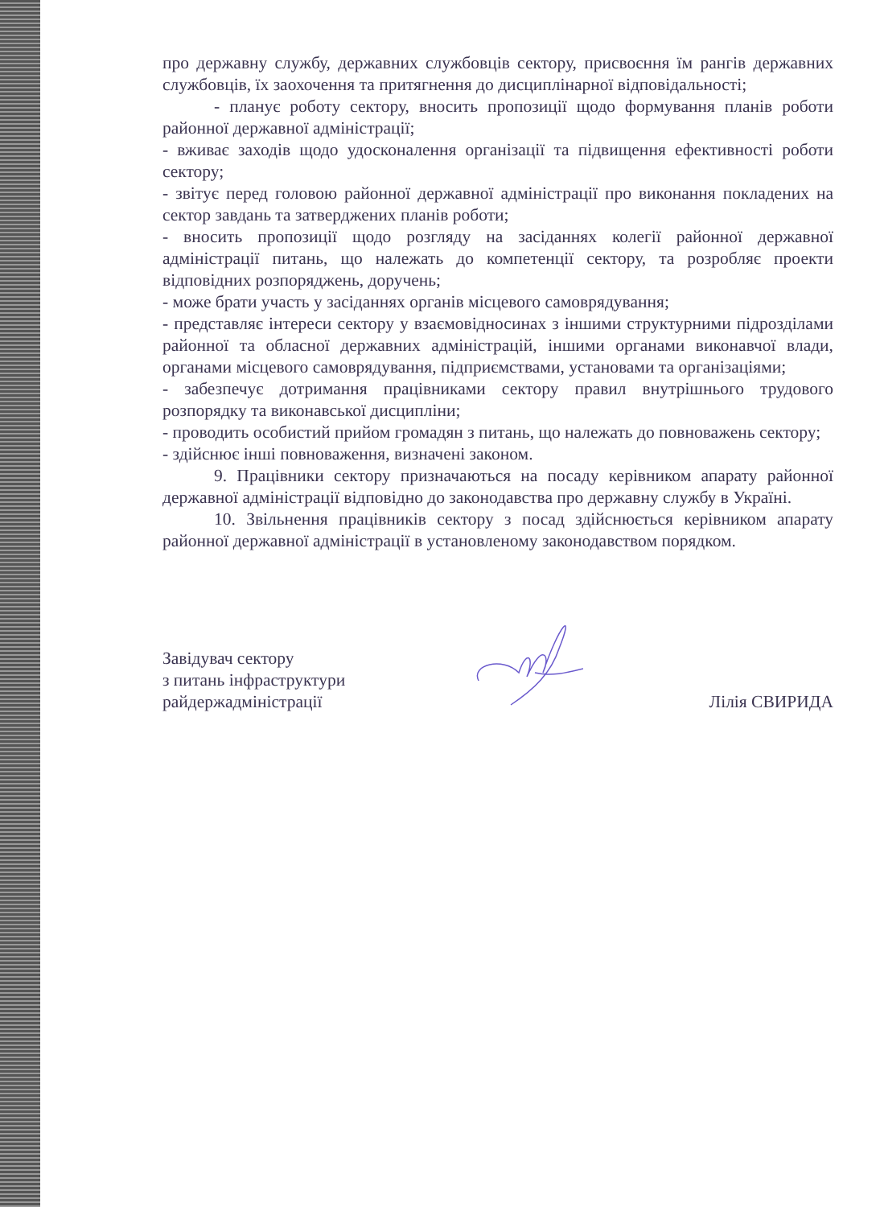про державну службу, державних службовців сектору, присвоєння їм рангів державних службовців, їх заохочення та притягнення до дисциплінарної відповідальності;
- планує роботу сектору, вносить пропозиції щодо формування планів роботи районної державної адміністрації;
- вживає заходів щодо удосконалення організації та підвищення ефективності роботи сектору;
- звітує перед головою районної державної адміністрації про виконання покладених на сектор завдань та затверджених планів роботи;
- вносить пропозиції щодо розгляду на засіданнях колегії районної державної адміністрації питань, що належать до компетенції сектору, та розробляє проекти відповідних розпоряджень, доручень;
- може брати участь у засіданнях органів місцевого самоврядування;
- представляє інтереси сектору у взаємовідносинах з іншими структурними підрозділами районної та обласної державних адміністрацій, іншими органами виконавчої влади, органами місцевого самоврядування, підприємствами, установами та організаціями;
- забезпечує дотримання працівниками сектору правил внутрішнього трудового розпорядку та виконавської дисципліни;
- проводить особистий прийом громадян з питань, що належать до повноважень сектору;
- здійснює інші повноваження, визначені законом.
9. Працівники сектору призначаються на посаду керівником апарату районної державної адміністрації відповідно до законодавства про державну службу в Україні.
10. Звільнення працівників сектору з посад здійснюється керівником апарату районної державної адміністрації в установленому законодавством порядком.
Завідувач сектору
з питань інфраструктури
райдержадміністрації
Лілія СВИРИДА